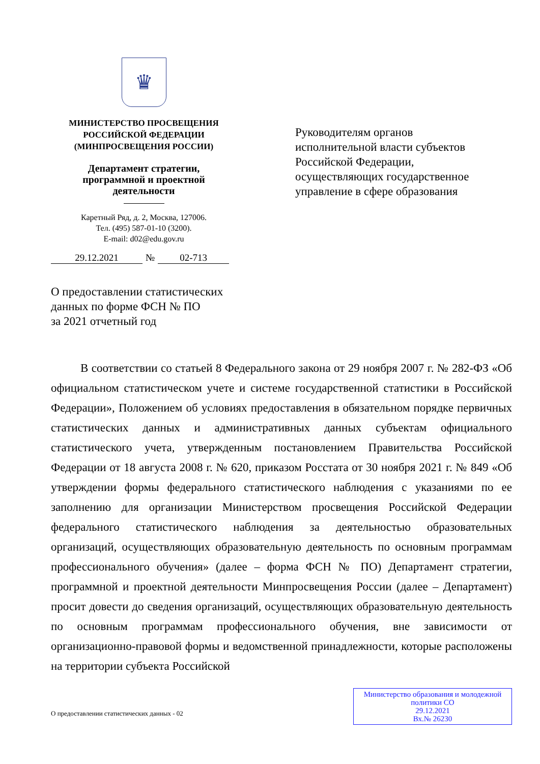♛
МИНИСТЕРСТВО ПРОСВЕЩЕНИЯ
РОССИЙСКОЙ ФЕДЕРАЦИИ
(МИНПРОСВЕЩЕНИЯ РОССИИ)
Департамент стратегии,
программной и проектной
деятельности
Каретный Ряд, д. 2, Москва, 127006.
Тел. (495) 587-01-10 (3200).
E-mail: d02@edu.gov.ru
29.12.2021 № 02-713
Руководителям органов
исполнительной власти субъектов
Российской Федерации,
осуществляющих государственное
управление в сфере образования
О предоставлении статистических
данных по форме ФСН № ПО
за 2021 отчетный год
В соответствии со статьей 8 Федерального закона от 29 ноября 2007 г. № 282-ФЗ «Об официальном статистическом учете и системе государственной статистики в Российской Федерации», Положением об условиях предоставления в обязательном порядке первичных статистических данных и административных данных субъектам официального статистического учета, утвержденным постановлением Правительства Российской Федерации от 18 августа 2008 г. № 620, приказом Росстата от 30 ноября 2021 г. № 849 «Об утверждении формы федерального статистического наблюдения с указаниями по ее заполнению для организации Министерством просвещения Российской Федерации федерального статистического наблюдения за деятельностью образовательных организаций, осуществляющих образовательную деятельность по основным программам профессионального обучения» (далее – форма ФСН № ПО) Департамент стратегии, программной и проектной деятельности Минпросвещения России (далее – Департамент) просит довести до сведения организаций, осуществляющих образовательную деятельность по основным программам профессионального обучения, вне зависимости от организационно-правовой формы и ведомственной принадлежности, которые расположены на территории субъекта Российской
О предоставлении статистических данных - 02
Министерство образования и молодежной
политики СО
29.12.2021
Вх.№ 26230